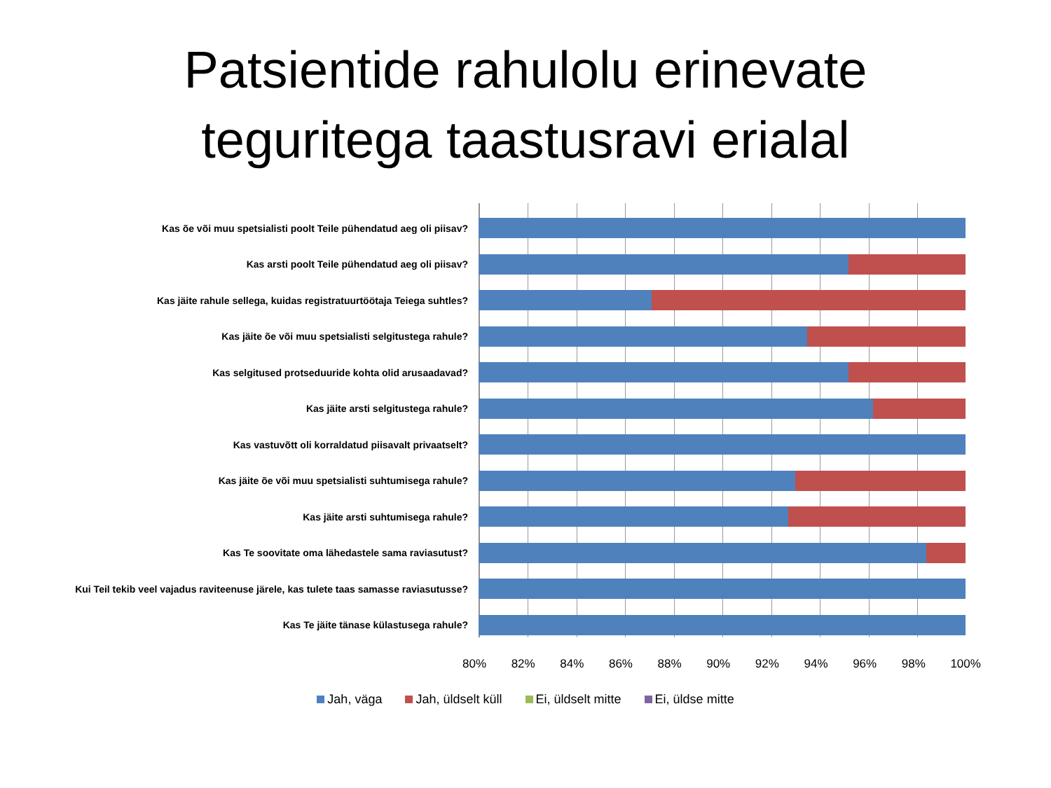Patsientide rahulolu erinevate
teguritega taastusravi erialal
Kas õe või muu spetsialisti poolt Teile pühendatud aeg oli piisav?
Kas arsti poolt Teile pühendatud aeg oli piisav?
Kas jäite rahule sellega, kuidas registratuurtöötaja Teiega suhtles?
Kas jäite õe või muu spetsialisti selgitustega rahule?
Kas selgitused protseduuride kohta olid arusaadavad?
Kas jäite arsti selgitustega rahule?
Kas vastuvõtt oli korraldatud piisavalt privaatselt?
Kas jäite õe või muu spetsialisti suhtumisega rahule?
Kas jäite arsti suhtumisega rahule?
Kas Te soovitate oma lähedastele sama raviasutust?
Kui Teil tekib veel vajadus raviteenuse järele, kas tulete taas samasse raviasutusse?
Kas Te jäite tänase külastusega rahule?
80% 82% 84% 86% 88% 90% 92% 94% 96% 98% 100%
Jah, väga Jah, üldselt küll Ei, üldselt mitte Ei, üldse mitte